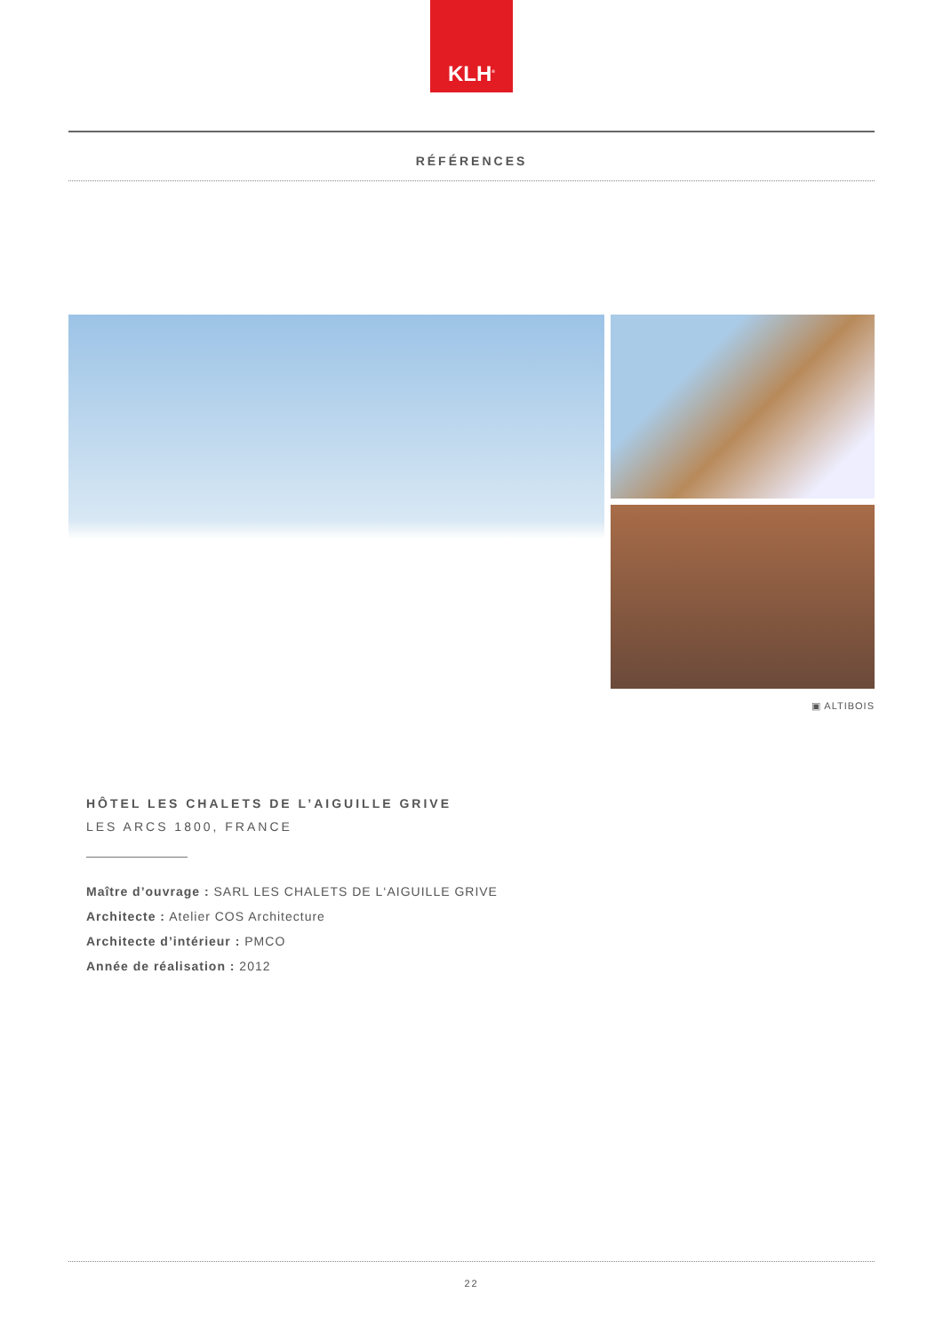KLH<sup>®</sup>
RÉFÉRENCES
▣ ALTIBOIS
HÔTEL LES CHALETS DE L’AIGUILLE GRIVE
LES ARCS 1800, FRANCE
Maître d’ouvrage : SARL LES CHALETS DE L‘AIGUILLE GRIVE
Architecte : Atelier COS Architecture
Architecte d’intérieur : PMCO
Année de réalisation : 2012
22